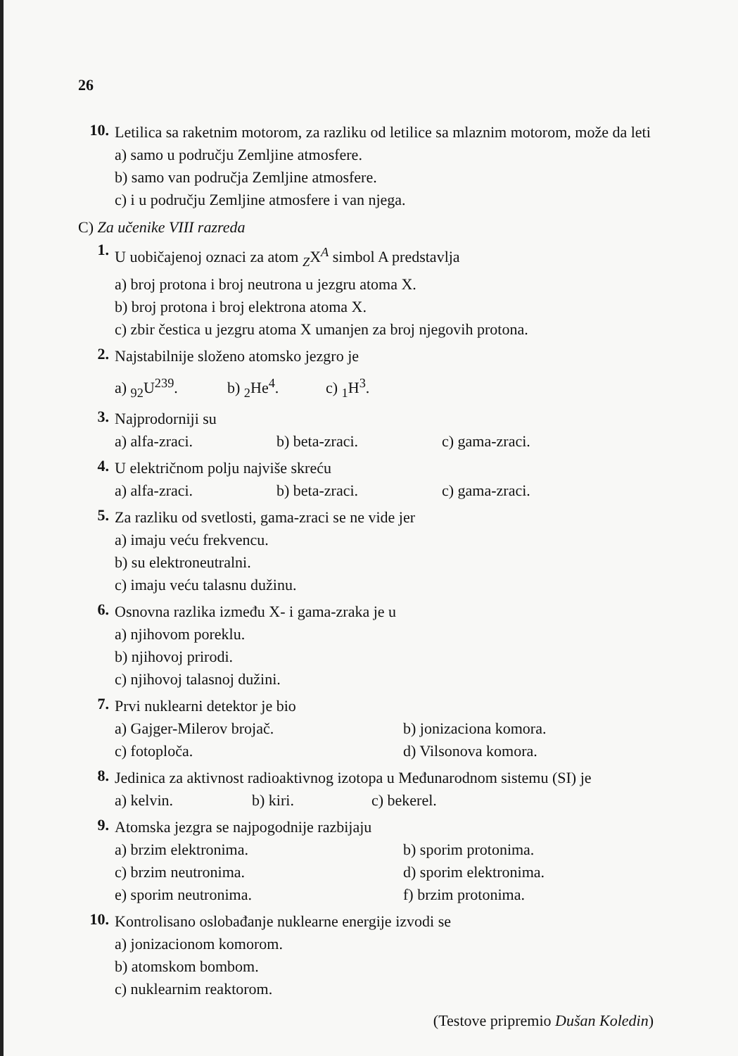26
10.
Letilica sa raketnim motorom, za razliku od letilice sa mlaznim motorom, može da leti
a) samo u području Zemljine atmosfere.
b) samo van područja Zemljine atmosfere.
c) i u području Zemljine atmosfere i van njega.
C) Za učenike VIII razreda
1.
U uobičajenoj oznaci za atom <sub>Z</sub>X<sup>A</sup> simbol A predstavlja
a) broj protona i broj neutrona u jezgru atoma X.
b) broj protona i broj elektrona atoma X.
c) zbir čestica u jezgru atoma X umanjen za broj njegovih protona.
2.
Najstabilnije složeno atomsko jezgro je
a) <sub>92</sub>U<sup>239</sup>. b) <sub>2</sub>He<sup>4</sup>. c) <sub>1</sub>H<sup>3</sup>.
3.
Najprodorniji su
a) alfa-zraci. b) beta-zraci. c) gama-zraci.
4.
U električnom polju najviše skreću
a) alfa-zraci. b) beta-zraci. c) gama-zraci.
5.
Za razliku od svetlosti, gama-zraci se ne vide jer
a) imaju veću frekvencu.
b) su elektroneutralni.
c) imaju veću talasnu dužinu.
6.
Osnovna razlika između X- i gama-zraka je u
a) njihovom poreklu.
b) njihovoj prirodi.
c) njihovoj talasnoj dužini.
7.
Prvi nuklearni detektor je bio
a) Gajger-Milerov brojač. b) jonizaciona komora.
c) fotoploča. d) Vilsonova komora.
8.
Jedinica za aktivnost radioaktivnog izotopa u Međunarodnom sistemu (SI) je
a) kelvin. b) kiri. c) bekerel.
9.
Atomska jezgra se najpogodnije razbijaju
a) brzim elektronima. b) sporim protonima.
c) brzim neutronima. d) sporim elektronima.
e) sporim neutronima. f) brzim protonima.
10.
Kontrolisano oslobađanje nuklearne energije izvodi se
a) jonizacionom komorom.
b) atomskom bombom.
c) nuklearnim reaktorom.
(Testove pripremio Dušan Koledin)